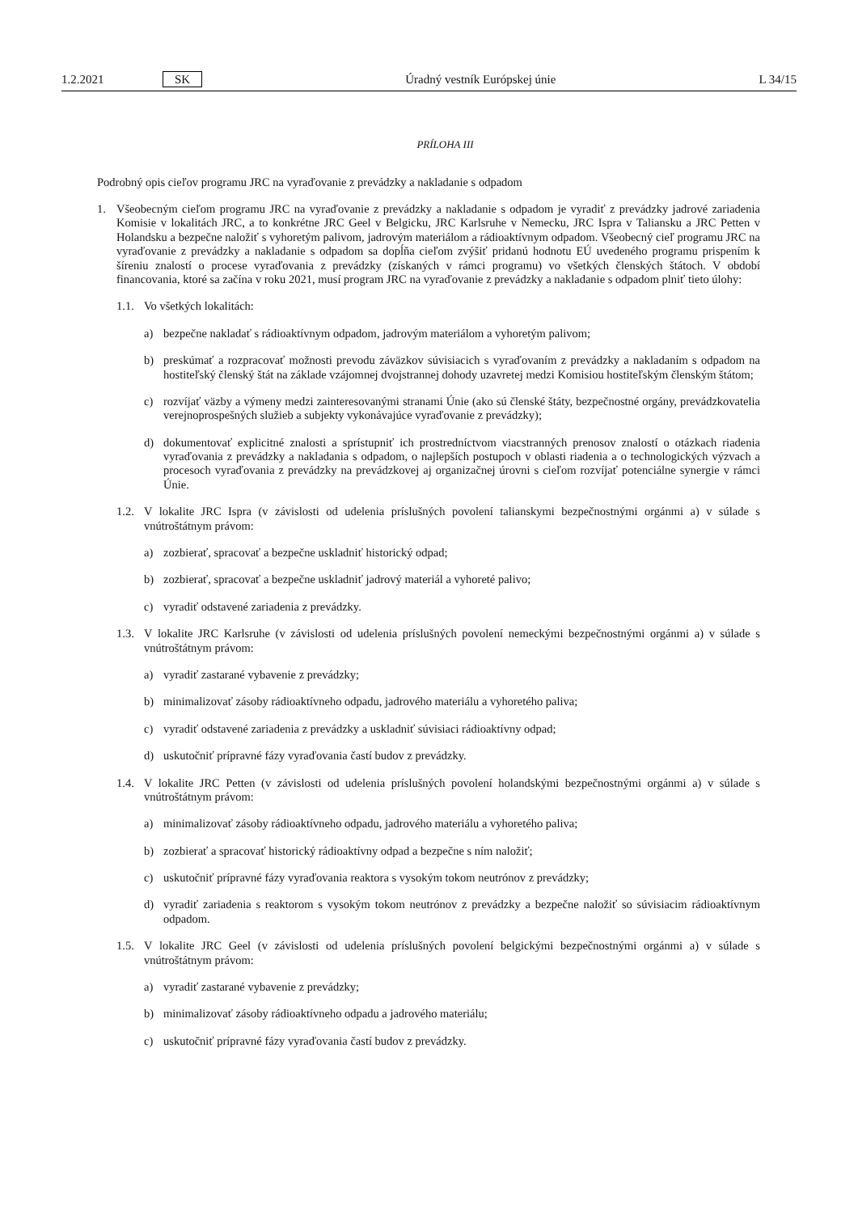1.2.2021 SK Úradný vestník Európskej únie L 34/15
PRÍLOHA III
Podrobný opis cieľov programu JRC na vyraďovanie z prevádzky a nakladanie s odpadom
1. Všeobecným cieľom programu JRC na vyraďovanie z prevádzky a nakladanie s odpadom je vyradiť z prevádzky jadrové zariadenia Komisie v lokalitách JRC, a to konkrétne JRC Geel v Belgicku, JRC Karlsruhe v Nemecku, JRC Ispra v Taliansku a JRC Petten v Holandsku a bezpečne naložiť s vyhoretým palivom, jadrovým materiálom a rádioaktívnym odpadom. Všeobecný cieľ programu JRC na vyraďovanie z prevádzky a nakladanie s odpadom sa dopĺňa cieľom zvýšiť pridanú hodnotu EÚ uvedeného programu prispením k šíreniu znalostí o procese vyraďovania z prevádzky (získaných v rámci programu) vo všetkých členských štátoch. V období financovania, ktoré sa začína v roku 2021, musí program JRC na vyraďovanie z prevádzky a nakladanie s odpadom plniť tieto úlohy:
1.1.
Vo všetkých lokalitách:
a) bezpečne nakladať s rádioaktívnym odpadom, jadrovým materiálom a vyhoretým palivom;
b) preskúmať a rozpracovať možnosti prevodu záväzkov súvisiacich s vyraďovaním z prevádzky a nakladaním s odpadom na hostiteľský členský štát na základe vzájomnej dvojstrannej dohody uzavretej medzi Komisiou hostiteľským členským štátom;
c) rozvíjať väzby a výmeny medzi zainteresovanými stranami Únie (ako sú členské štáty, bezpečnostné orgány, prevádzkovatelia verejnoprospešných služieb a subjekty vykonávajúce vyraďovanie z prevádzky);
d) dokumentovať explicitné znalosti a sprístupniť ich prostredníctvom viacstranných prenosov znalostí o otázkach riadenia vyraďovania z prevádzky a nakladania s odpadom, o najlepších postupoch v oblasti riadenia a o technologických výzvach a procesoch vyraďovania z prevádzky na prevádzkovej aj organizačnej úrovni s cieľom rozvíjať potenciálne synergie v rámci Únie.
1.2.
V lokalite JRC Ispra (v závislosti od udelenia príslušných povolení talianskymi bezpečnostnými orgánmi a) v súlade s vnútroštátnym právom:
a) zozbierať, spracovať a bezpečne uskladniť historický odpad;
b) zozbierať, spracovať a bezpečne uskladniť jadrový materiál a vyhoreté palivo;
c) vyradiť odstavené zariadenia z prevádzky.
1.3.
V lokalite JRC Karlsruhe (v závislosti od udelenia príslušných povolení nemeckými bezpečnostnými orgánmi a) v súlade s vnútroštátnym právom:
a) vyradiť zastarané vybavenie z prevádzky;
b) minimalizovať zásoby rádioaktívneho odpadu, jadrového materiálu a vyhoretého paliva;
c) vyradiť odstavené zariadenia z prevádzky a uskladniť súvisiaci rádioaktívny odpad;
d) uskutočniť prípravné fázy vyraďovania častí budov z prevádzky.
1.4.
V lokalite JRC Petten (v závislosti od udelenia príslušných povolení holandskými bezpečnostnými orgánmi a) v súlade s vnútroštátnym právom:
a) minimalizovať zásoby rádioaktívneho odpadu, jadrového materiálu a vyhoretého paliva;
b) zozbierať a spracovať historický rádioaktívny odpad a bezpečne s ním naložiť;
c) uskutočniť prípravné fázy vyraďovania reaktora s vysokým tokom neutrónov z prevádzky;
d) vyradiť zariadenia s reaktorom s vysokým tokom neutrónov z prevádzky a bezpečne naložiť so súvisiacim rádioaktívnym odpadom.
1.5.
V lokalite JRC Geel (v závislosti od udelenia príslušných povolení belgickými bezpečnostnými orgánmi a) v súlade s vnútroštátnym právom:
a) vyradiť zastarané vybavenie z prevádzky;
b) minimalizovať zásoby rádioaktívneho odpadu a jadrového materiálu;
c) uskutočniť prípravné fázy vyraďovania častí budov z prevádzky.